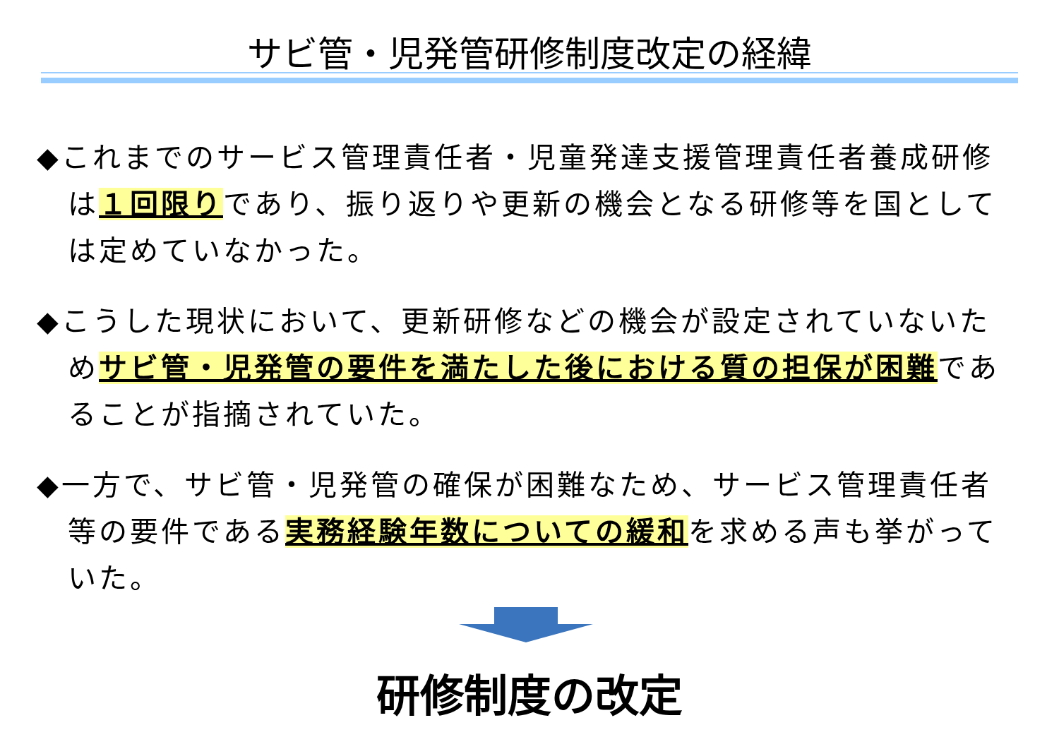サビ管・児発管研修制度改定の経緯
◆これまでのサービス管理責任者・児童発達支援管理責任者養成研修は１回限りであり、振り返りや更新の機会となる研修等を国としては定めていなかった。
◆こうした現状において、更新研修などの機会が設定されていないためサビ管・児発管の要件を満たした後における質の担保が困難であることが指摘されていた。
◆一方で、サビ管・児発管の確保が困難なため、サービス管理責任者等の要件である実務経験年数についての緩和を求める声も挙がっていた。
研修制度の改定